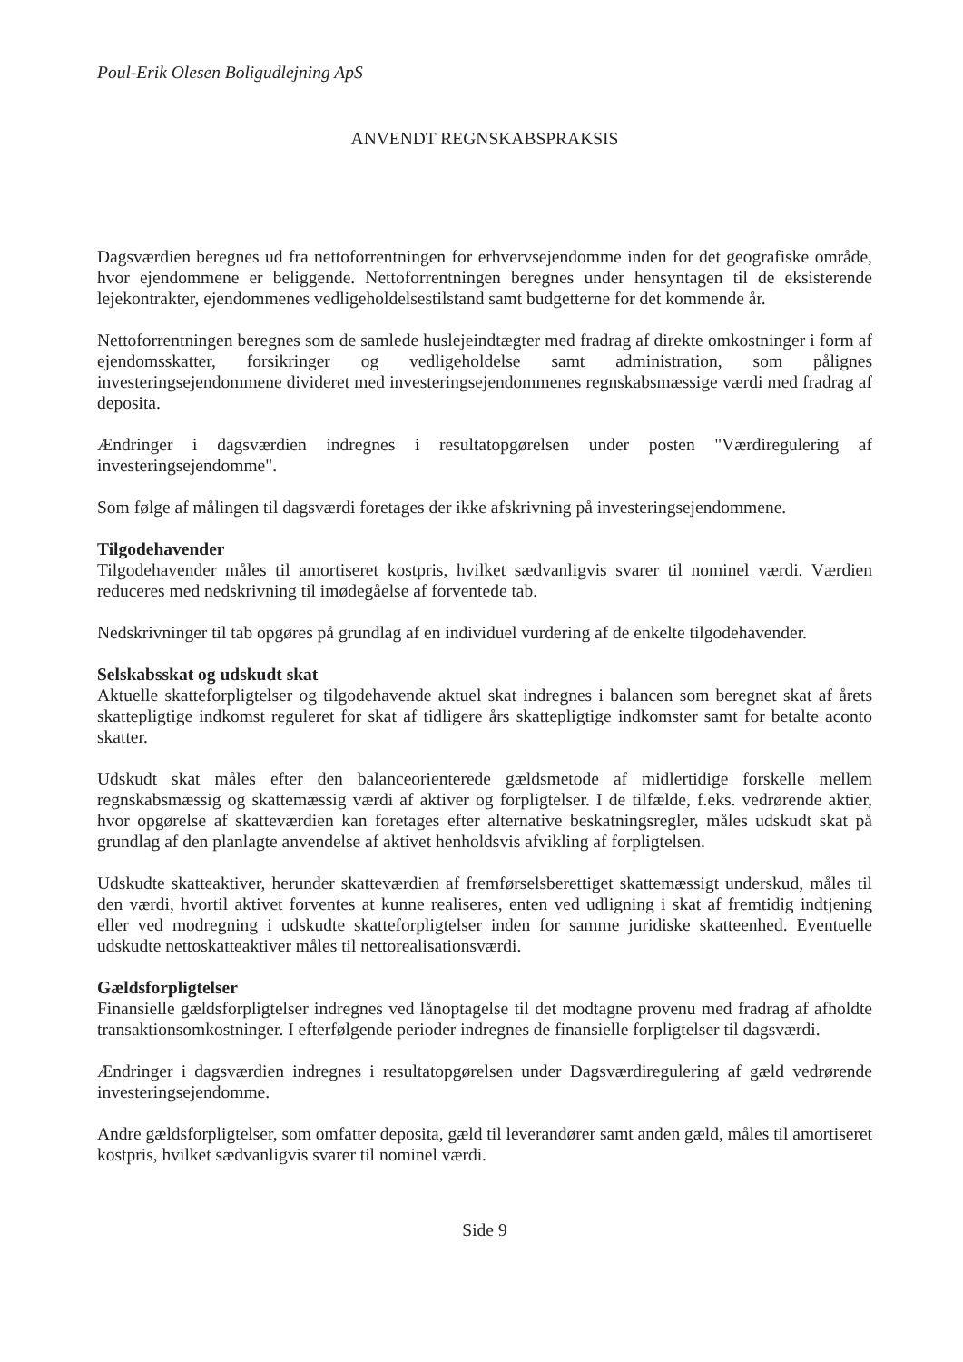Poul-Erik Olesen Boligudlejning ApS
ANVENDT REGNSKABSPRAKSIS
Dagsværdien beregnes ud fra nettoforrentningen for erhvervsejendomme inden for det geografiske område, hvor ejendommene er beliggende. Nettoforrentningen beregnes under hensyntagen til de eksisterende lejekontrakter, ejendommenes vedligeholdelsestilstand samt budgetterne for det kommende år.
Nettoforrentningen beregnes som de samlede huslejeindtægter med fradrag af direkte omkostninger i form af ejendomsskatter, forsikringer og vedligeholdelse samt administration, som pålignes investeringsejendommene divideret med investeringsejendommenes regnskabsmæssige værdi med fradrag af deposita.
Ændringer i dagsværdien indregnes i resultatopgørelsen under posten "Værdiregulering af investeringsejendomme".
Som følge af målingen til dagsværdi foretages der ikke afskrivning på investeringsejendommene.
Tilgodehavender
Tilgodehavender måles til amortiseret kostpris, hvilket sædvanligvis svarer til nominel værdi. Værdien reduceres med nedskrivning til imødegåelse af forventede tab.
Nedskrivninger til tab opgøres på grundlag af en individuel vurdering af de enkelte tilgodehavender.
Selskabsskat og udskudt skat
Aktuelle skatteforpligtelser og tilgodehavende aktuel skat indregnes i balancen som beregnet skat af årets skattepligtige indkomst reguleret for skat af tidligere års skattepligtige indkomster samt for betalte aconto skatter.
Udskudt skat måles efter den balanceorienterede gældsmetode af midlertidige forskelle mellem regnskabsmæssig og skattemæssig værdi af aktiver og forpligtelser. I de tilfælde, f.eks. vedrørende aktier, hvor opgørelse af skatteværdien kan foretages efter alternative beskatningsregler, måles udskudt skat på grundlag af den planlagte anvendelse af aktivet henholdsvis afvikling af forpligtelsen.
Udskudte skatteaktiver, herunder skatteværdien af fremførselsberettiget skattemæssigt underskud, måles til den værdi, hvortil aktivet forventes at kunne realiseres, enten ved udligning i skat af fremtidig indtjening eller ved modregning i udskudte skatteforpligtelser inden for samme juridiske skatteenhed. Eventuelle udskudte nettoskatteaktiver måles til nettorealisationsværdi.
Gældsforpligtelser
Finansielle gældsforpligtelser indregnes ved lånoptagelse til det modtagne provenu med fradrag af afholdte transaktionsomkostninger. I efterfølgende perioder indregnes de finansielle forpligtelser til dagsværdi.
Ændringer i dagsværdien indregnes i resultatopgørelsen under Dagsværdiregulering af gæld vedrørende investeringsejendomme.
Andre gældsforpligtelser, som omfatter deposita, gæld til leverandører samt anden gæld, måles til amortiseret kostpris, hvilket sædvanligvis svarer til nominel værdi.
Side 9